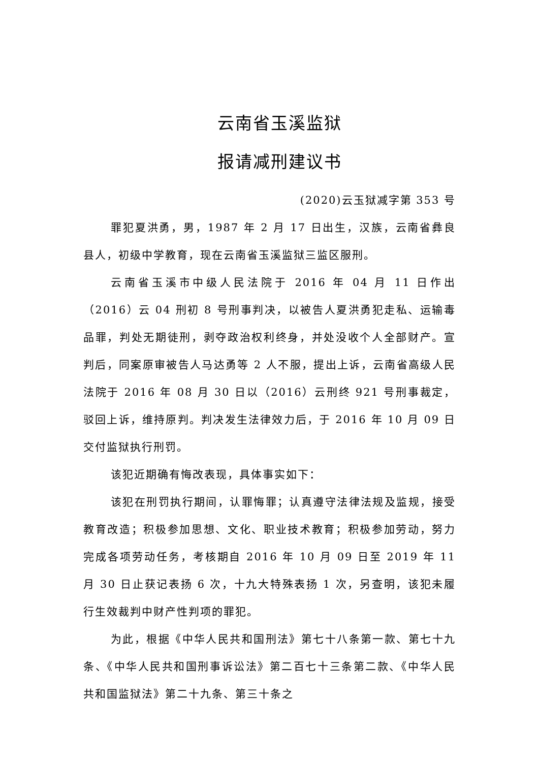云南省玉溪监狱
报请减刑建议书
(2020)云玉狱减字第 353 号
罪犯夏洪勇，男，1987 年 2 月 17 日出生，汉族，云南省彝良县人，初级中学教育，现在云南省玉溪监狱三监区服刑。
云南省玉溪市中级人民法院于 2016 年 04 月 11 日作出（2016）云 04 刑初 8 号刑事判决，以被告人夏洪勇犯走私、运输毒品罪，判处无期徒刑，剥夺政治权利终身，并处没收个人全部财产。宣判后，同案原审被告人马达勇等 2 人不服，提出上诉，云南省高级人民法院于 2016 年 08 月 30 日以（2016）云刑终 921 号刑事裁定，驳回上诉，维持原判。判决发生法律效力后，于 2016 年 10 月 09 日交付监狱执行刑罚。
该犯近期确有悔改表现，具体事实如下：
该犯在刑罚执行期间，认罪悔罪；认真遵守法律法规及监规，接受教育改造；积极参加思想、文化、职业技术教育；积极参加劳动，努力完成各项劳动任务，考核期自 2016 年 10 月 09 日至 2019 年 11 月 30 日止获记表扬 6 次，十九大特殊表扬 1 次，另查明，该犯未履行生效裁判中财产性判项的罪犯。
为此，根据《中华人民共和国刑法》第七十八条第一款、第七十九条、《中华人民共和国刑事诉讼法》第二百七十三条第二款、《中华人民共和国监狱法》第二十九条、第三十条之